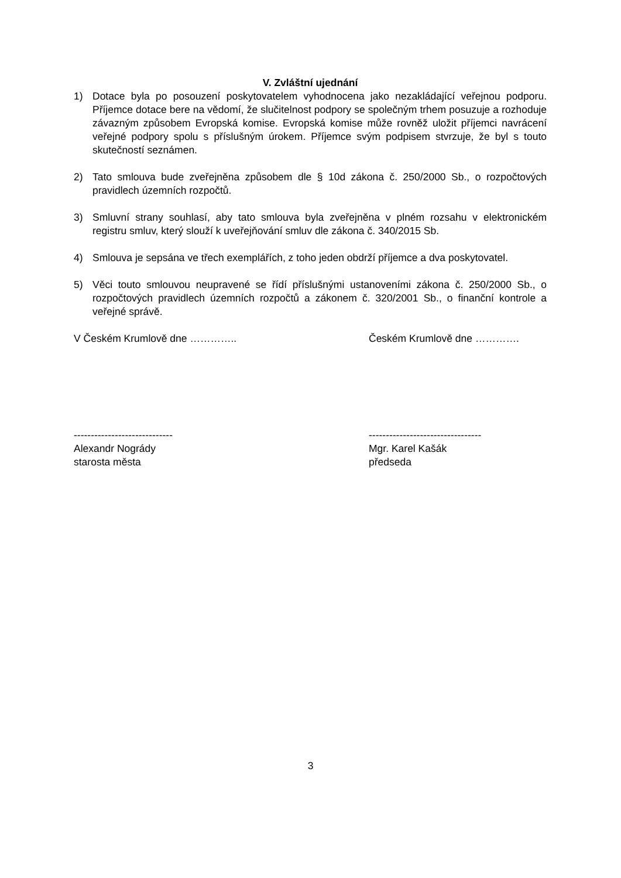V. Zvláštní ujednání
1) Dotace byla po posouzení poskytovatelem vyhodnocena jako nezakládající veřejnou podporu. Příjemce dotace bere na vědomí, že slučitelnost podpory se společným trhem posuzuje a rozhoduje závazným způsobem Evropská komise. Evropská komise může rovněž uložit příjemci navrácení veřejné podpory spolu s příslušným úrokem. Příjemce svým podpisem stvrzuje, že byl s touto skutečností seznámen.
2) Tato smlouva bude zveřejněna způsobem dle § 10d zákona č. 250/2000 Sb., o rozpočtových pravidlech územních rozpočtů.
3) Smluvní strany souhlasí, aby tato smlouva byla zveřejněna v plném rozsahu v elektronickém registru smluv, který slouží k uveřejňování smluv dle zákona č. 340/2015 Sb.
4) Smlouva je sepsána ve třech exemplářích, z toho jeden obdrží příjemce a dva poskytovatel.
5) Věci touto smlouvou neupravené se řídí příslušnými ustanoveními zákona č. 250/2000 Sb., o rozpočtových pravidlech územních rozpočtů a zákonem č. 320/2001 Sb., o finanční kontrole a veřejné správě.
V Českém Krumlově dne ………….. Českém Krumlově dne ………….
-----------------------------
Alexandr Nogrády
starosta města
---------------------------------
Mgr. Karel Kašák
předseda
3